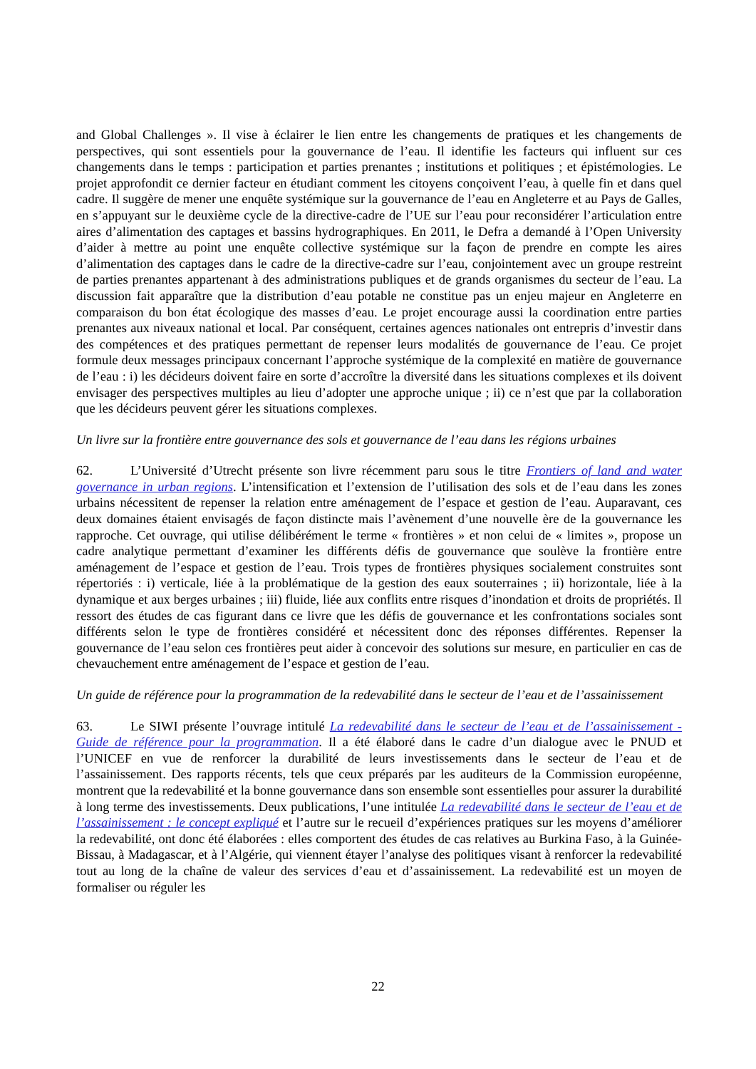and Global Challenges ». Il vise à éclairer le lien entre les changements de pratiques et les changements de perspectives, qui sont essentiels pour la gouvernance de l’eau. Il identifie les facteurs qui influent sur ces changements dans le temps : participation et parties prenantes ; institutions et politiques ; et épistémologies. Le projet approfondit ce dernier facteur en étudiant comment les citoyens conçoivent l’eau, à quelle fin et dans quel cadre. Il suggère de mener une enquête systémique sur la gouvernance de l’eau en Angleterre et au Pays de Galles, en s’appuyant sur le deuxième cycle de la directive-cadre de l’UE sur l’eau pour reconsidérer l’articulation entre aires d’alimentation des captages et bassins hydrographiques. En 2011, le Defra a demandé à l’Open University d’aider à mettre au point une enquête collective systémique sur la façon de prendre en compte les aires d’alimentation des captages dans le cadre de la directive-cadre sur l’eau, conjointement avec un groupe restreint de parties prenantes appartenant à des administrations publiques et de grands organismes du secteur de l’eau. La discussion fait apparaître que la distribution d’eau potable ne constitue pas un enjeu majeur en Angleterre en comparaison du bon état écologique des masses d’eau. Le projet encourage aussi la coordination entre parties prenantes aux niveaux national et local. Par conséquent, certaines agences nationales ont entrepris d’investir dans des compétences et des pratiques permettant de repenser leurs modalités de gouvernance de l’eau. Ce projet formule deux messages principaux concernant l’approche systémique de la complexité en matière de gouvernance de l’eau : i) les décideurs doivent faire en sorte d’accroître la diversité dans les situations complexes et ils doivent envisager des perspectives multiples au lieu d’adopter une approche unique ; ii) ce n’est que par la collaboration que les décideurs peuvent gérer les situations complexes.
Un livre sur la frontière entre gouvernance des sols et gouvernance de l’eau dans les régions urbaines
62. L’Université d’Utrecht présente son livre récemment paru sous le titre Frontiers of land and water governance in urban regions. L’intensification et l’extension de l’utilisation des sols et de l’eau dans les zones urbains nécessitent de repenser la relation entre aménagement de l’espace et gestion de l’eau. Auparavant, ces deux domaines étaient envisagés de façon distincte mais l’avènement d’une nouvelle ère de la gouvernance les rapproche. Cet ouvrage, qui utilise délibérément le terme « frontières » et non celui de « limites », propose un cadre analytique permettant d’examiner les différents défis de gouvernance que soulève la frontière entre aménagement de l’espace et gestion de l’eau. Trois types de frontières physiques socialement construites sont répertoriés : i) verticale, liée à la problématique de la gestion des eaux souterraines ; ii) horizontale, liée à la dynamique et aux berges urbaines ; iii) fluide, liée aux conflits entre risques d’inondation et droits de propriétés. Il ressort des études de cas figurant dans ce livre que les défis de gouvernance et les confrontations sociales sont différents selon le type de frontières considéré et nécessitent donc des réponses différentes. Repenser la gouvernance de l’eau selon ces frontières peut aider à concevoir des solutions sur mesure, en particulier en cas de chevauchement entre aménagement de l’espace et gestion de l’eau.
Un guide de référence pour la programmation de la redevabilité dans le secteur de l’eau et de l’assainissement
63. Le SIWI présente l’ouvrage intitulé La redevabilité dans le secteur de l’eau et de l’assainissement - Guide de référence pour la programmation. Il a été élaboré dans le cadre d’un dialogue avec le PNUD et l’UNICEF en vue de renforcer la durabilité de leurs investissements dans le secteur de l’eau et de l’assainissement. Des rapports récents, tels que ceux préparés par les auditeurs de la Commission européenne, montrent que la redevabilité et la bonne gouvernance dans son ensemble sont essentielles pour assurer la durabilité à long terme des investissements. Deux publications, l’une intitulée La redevabilité dans le secteur de l’eau et de l’assainissement : le concept expliqué et l’autre sur le recueil d’expériences pratiques sur les moyens d’améliorer la redevabilité, ont donc été élaborées : elles comportent des études de cas relatives au Burkina Faso, à la Guinée-Bissau, à Madagascar, et à l’Algérie, qui viennent étayer l’analyse des politiques visant à renforcer la redevabilité tout au long de la chaîne de valeur des services d’eau et d’assainissement. La redevabilité est un moyen de formaliser ou réguler les
22